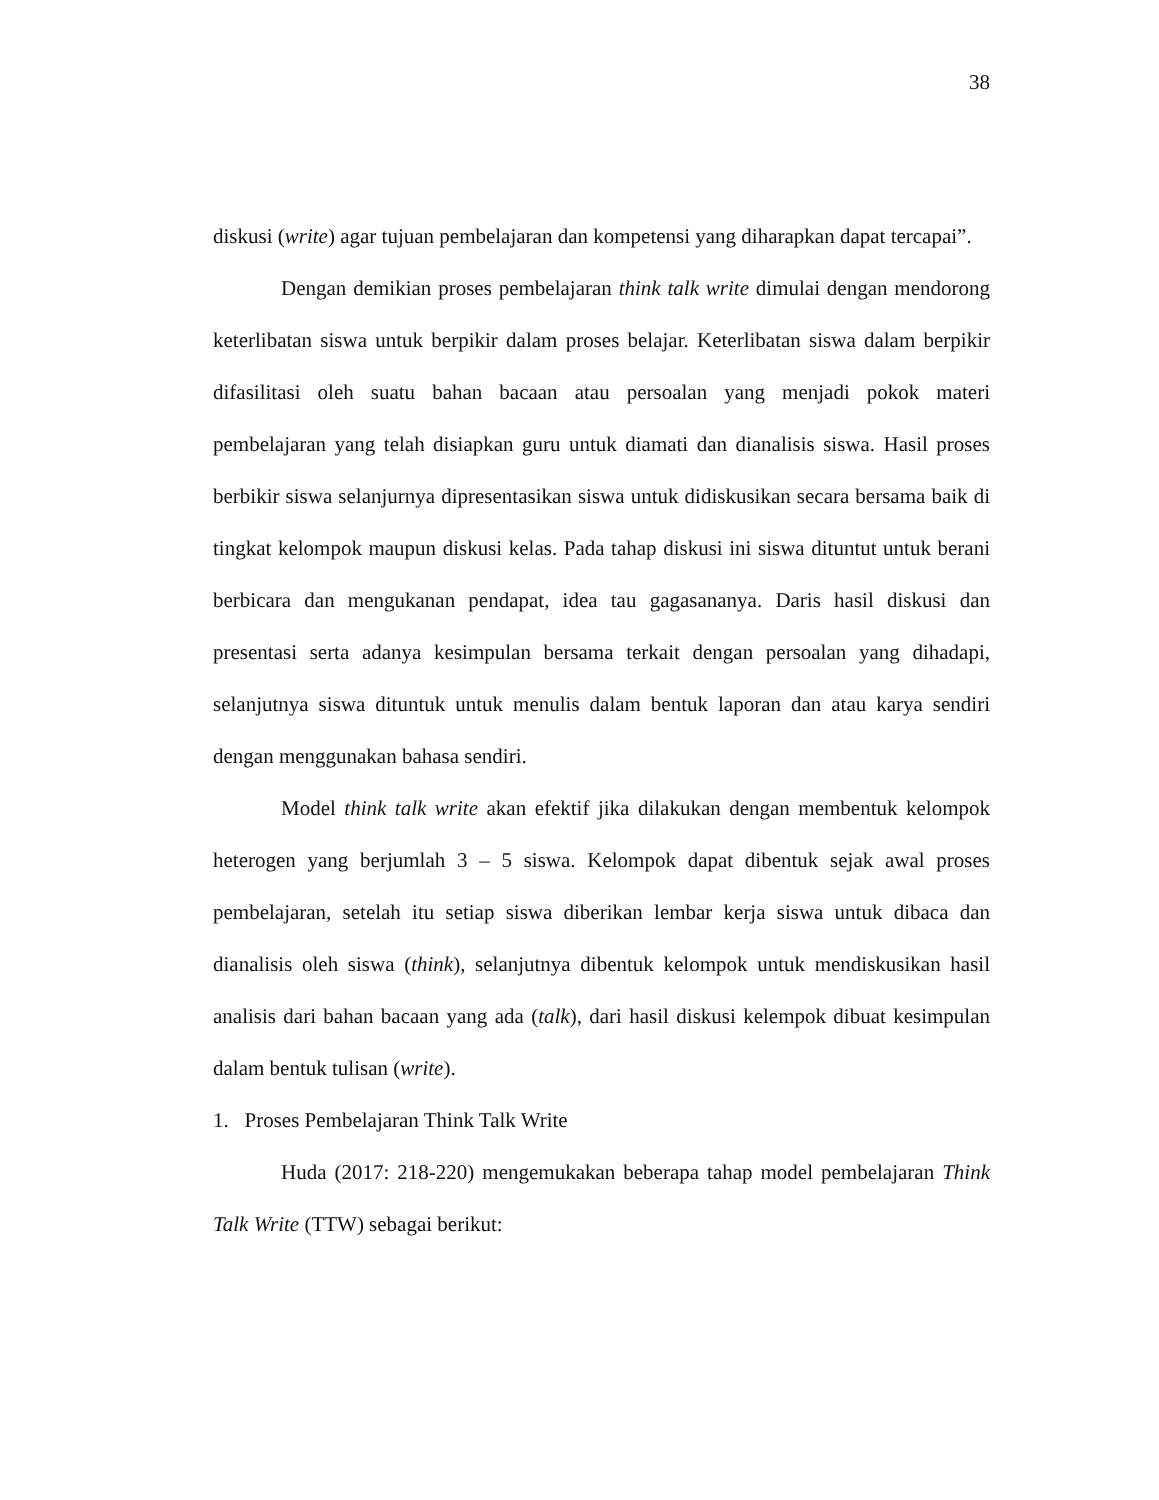38
diskusi (write) agar tujuan pembelajaran dan kompetensi yang diharapkan dapat tercapai”.
Dengan demikian proses pembelajaran think talk write dimulai dengan mendorong keterlibatan siswa untuk berpikir dalam proses belajar. Keterlibatan siswa dalam berpikir difasilitasi oleh suatu bahan bacaan atau persoalan yang menjadi pokok materi pembelajaran yang telah disiapkan guru untuk diamati dan dianalisis siswa. Hasil proses berbikir siswa selanjurnya dipresentasikan siswa untuk didiskusikan secara bersama baik di tingkat kelompok maupun diskusi kelas. Pada tahap diskusi ini siswa dituntut untuk berani berbicara dan mengukanan pendapat, idea tau gagasananya. Daris hasil diskusi dan presentasi serta adanya kesimpulan bersama terkait dengan persoalan yang dihadapi, selanjutnya siswa dituntuk untuk menulis dalam bentuk laporan dan atau karya sendiri dengan menggunakan bahasa sendiri.
Model think talk write akan efektif jika dilakukan dengan membentuk kelompok heterogen yang berjumlah 3 – 5 siswa. Kelompok dapat dibentuk sejak awal proses pembelajaran, setelah itu setiap siswa diberikan lembar kerja siswa untuk dibaca dan dianalisis oleh siswa (think), selanjutnya dibentuk kelompok untuk mendiskusikan hasil analisis dari bahan bacaan yang ada (talk), dari hasil diskusi kelempok dibuat kesimpulan dalam bentuk tulisan (write).
1. Proses Pembelajaran Think Talk Write
Huda (2017: 218-220) mengemukakan beberapa tahap model pembelajaran Think Talk Write (TTW) sebagai berikut: